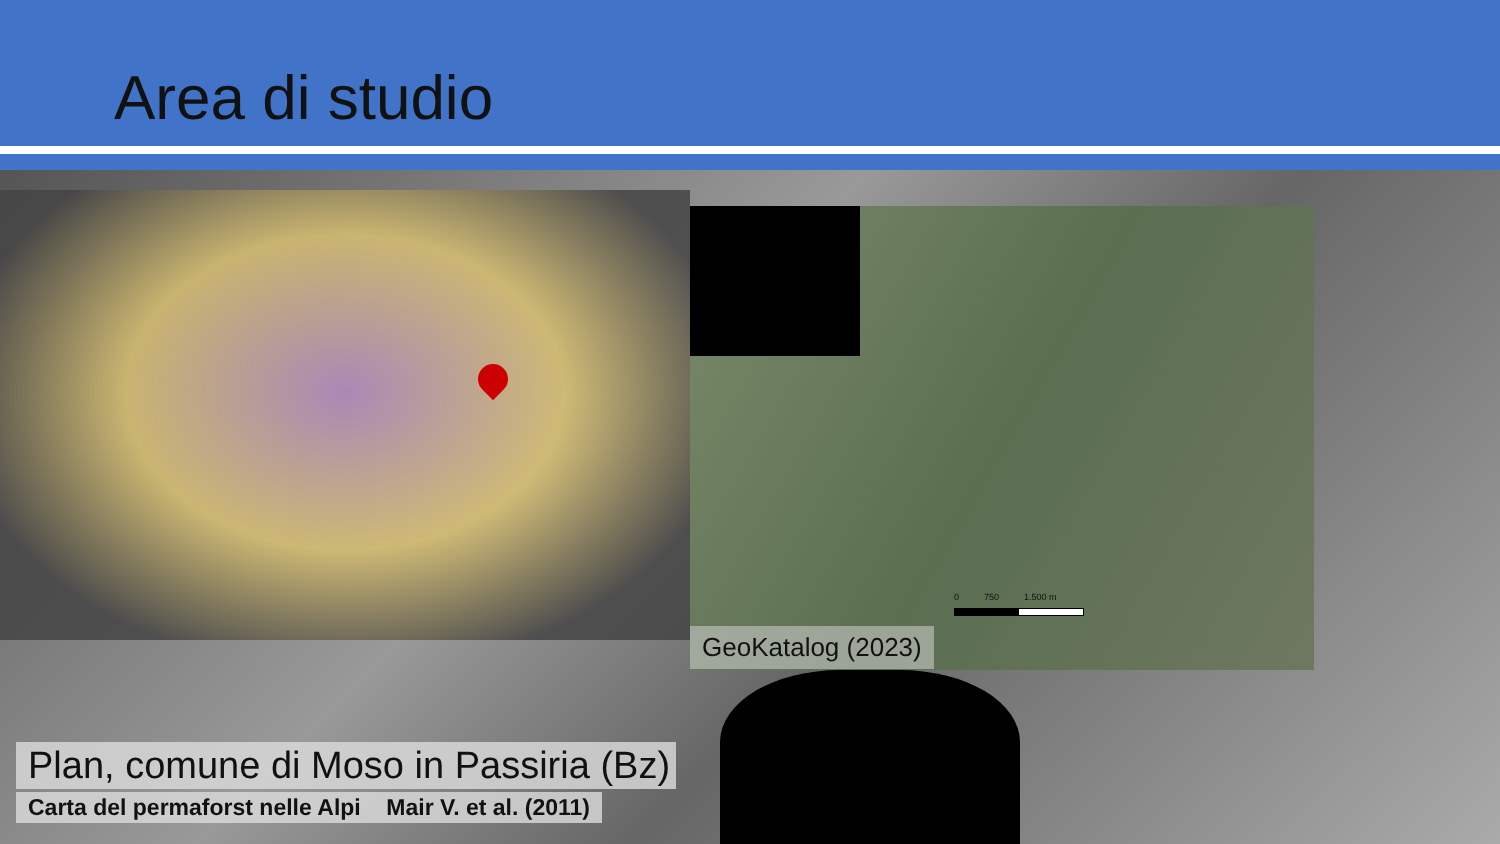Area di studio
0 750 1.500 m
GeoKatalog (2023)
Plan, comune di Moso in Passiria (Bz)
Carta del permaforst nelle Alpi Mair V. et al. (2011)